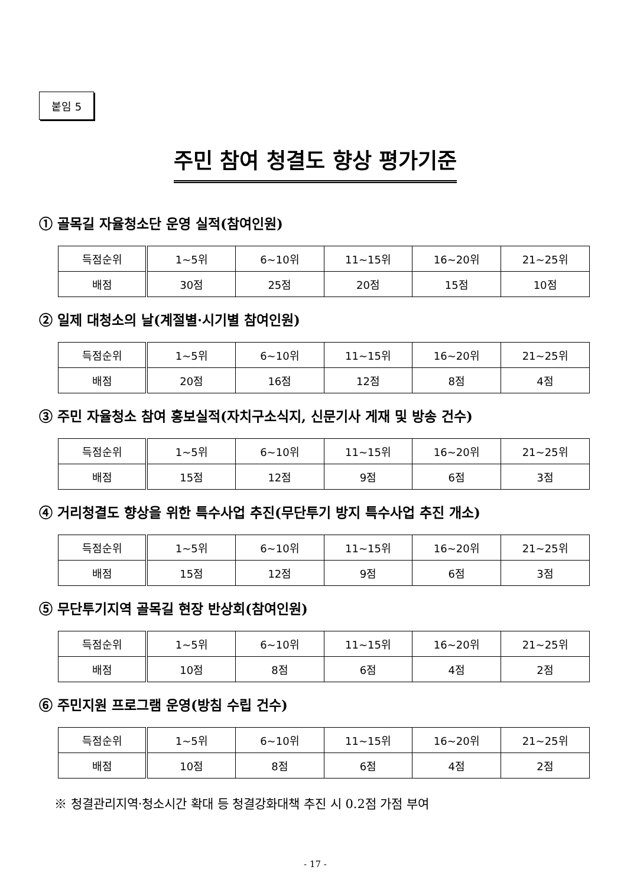붙임 5
주민 참여 청결도 향상 평가기준
① 골목길 자율청소단 운영 실적(참여인원)
| 득점순위 | 1~5위 | 6~10위 | 11~15위 | 16~20위 | 21~25위 |
| 배점 | 30점 | 25점 | 20점 | 15점 | 10점 |
② 일제 대청소의 날(계절별·시기별 참여인원)
| 득점순위 | 1~5위 | 6~10위 | 11~15위 | 16~20위 | 21~25위 |
| 배점 | 20점 | 16점 | 12점 | 8점 | 4점 |
③ 주민 자율청소 참여 홍보실적(자치구소식지, 신문기사 게재 및 방송 건수)
| 득점순위 | 1~5위 | 6~10위 | 11~15위 | 16~20위 | 21~25위 |
| 배점 | 15점 | 12점 | 9점 | 6점 | 3점 |
④ 거리청결도 향상을 위한 특수사업 추진(무단투기 방지 특수사업 추진 개소)
| 득점순위 | 1~5위 | 6~10위 | 11~15위 | 16~20위 | 21~25위 |
| 배점 | 15점 | 12점 | 9점 | 6점 | 3점 |
⑤ 무단투기지역 골목길 현장 반상회(참여인원)
| 득점순위 | 1~5위 | 6~10위 | 11~15위 | 16~20위 | 21~25위 |
| 배점 | 10점 | 8점 | 6점 | 4점 | 2점 |
⑥ 주민지원 프로그램 운영(방침 수립 건수)
| 득점순위 | 1~5위 | 6~10위 | 11~15위 | 16~20위 | 21~25위 |
| 배점 | 10점 | 8점 | 6점 | 4점 | 2점 |
※ 청결관리지역·청소시간 확대 등 청결강화대책 추진 시 0.2점 가점 부여
- 17 -